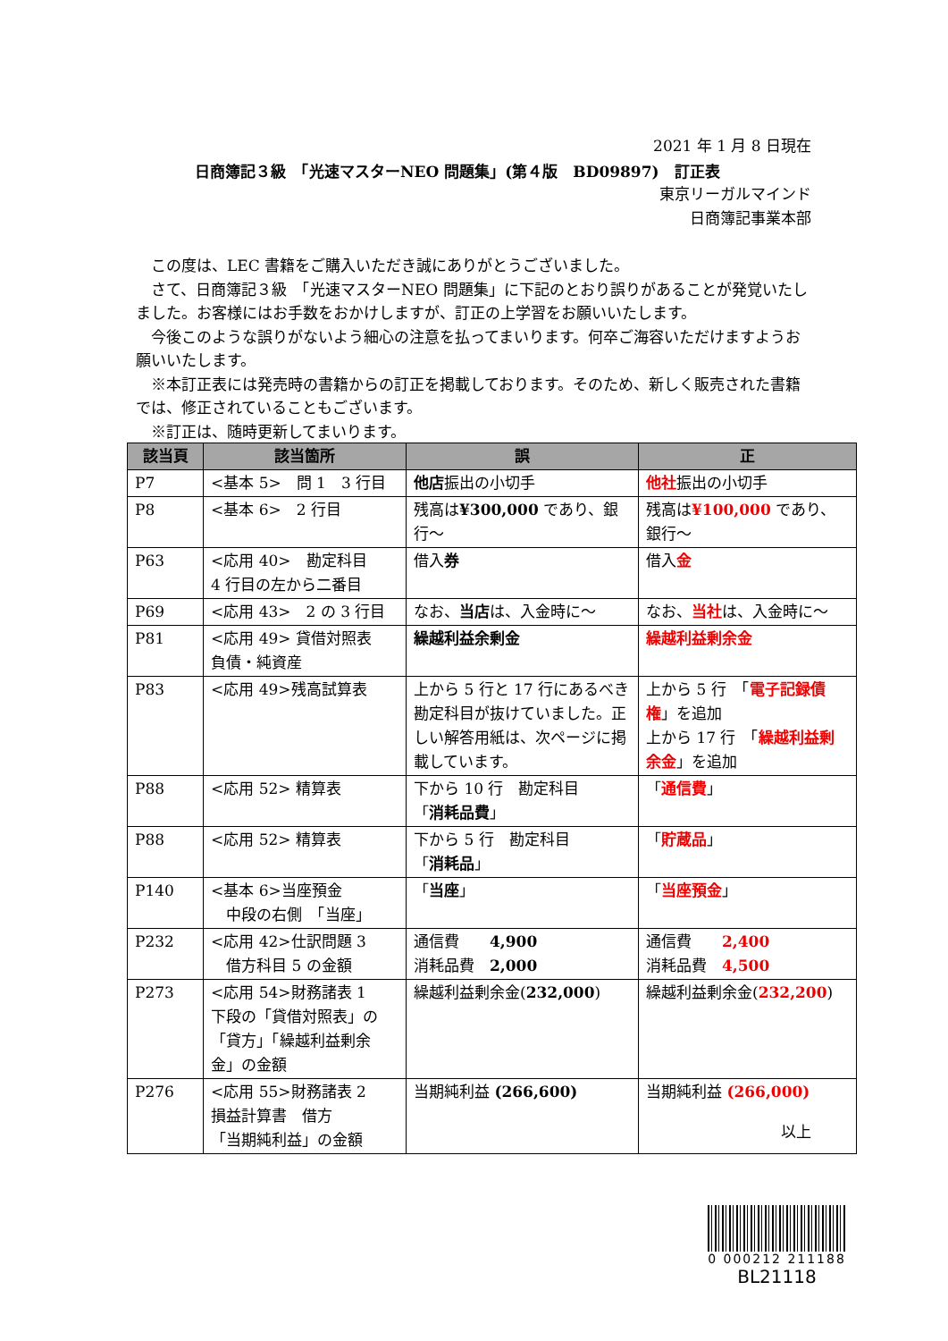2021 年 1 月 8 日現在
東京リーガルマインド
日商簿記事業本部
日商簿記３級　「光速マスターNEO 問題集」(第４版　BD09897)　訂正表
　この度は、LEC 書籍をご購入いただき誠にありがとうございました。
　さて、日商簿記３級　「光速マスターNEO 問題集」に下記のとおり誤りがあることが発覚いたしました。お客様にはお手数をおかけしますが、訂正の上学習をお願いいたします。
　今後このような誤りがないよう細心の注意を払ってまいります。何卒ご海容いただけますようお願いいたします。
　※本訂正表には発売時の書籍からの訂正を掲載しております。そのため、新しく販売された書籍では、修正されていることもございます。
　※訂正は、随時更新してまいります。
| 該当頁 | 該当箇所 | 誤 | 正 |
| --- | --- | --- | --- |
| P7 | <基本 5> 問 1 3 行目 | 他店 振出の小切手 | 他社 振出の小切手 |
| P8 | <基本 6> 2 行目 | 残高は ¥300,000 であり、銀行～ | 残高は ¥100,000 であり、銀行～ |
| P63 | <応用 40> 勘定科目 4 行目の左から二番目 | 借入 券 | 借入 金 |
| P69 | <応用 43> 2 の 3 行目 | なお、 当店 は、入金時に～ | なお、 当社 は、入金時に～ |
| P81 | <応用 49> 貸借対照表 負債・純資産 | 繰越利益余剰金 | 繰越利益剰余金 |
| P83 | <応用 49>残高試算表 | 上から 5 行と 17 行にあるべき勘定科目が抜けていました。正しい解答用紙は、次ページに掲載しています。 | 上から 5 行 「 電子記録債権 」を追加 上から 17 行 「 繰越利益剰余金 」を追加 |
| P88 | <応用 52> 精算表 | 下から 10 行 勘定科目 「 消耗品費 」 | 「 通信費 」 |
| P88 | <応用 52> 精算表 | 下から 5 行 勘定科目 「 消耗品 」 | 「 貯蔵品 」 |
| P140 | <基本 6>当座預金 中段の右側 「当座」 | 「 当座 」 | 「 当座預金 」 |
| P232 | <応用 42>仕訳問題 3 借方科目 5 の金額 | 通信費 4,900 消耗品費 2,000 | 通信費 2,400 消耗品費 4,500 |
| P273 | <応用 54>財務諸表 1 下段の「貸借対照表」の「貸方」「繰越利益剰余金」の金額 | 繰越利益剰余金( 232,000 ) | 繰越利益剰余金( 232,200 ) |
| P276 | <応用 55>財務諸表 2 損益計算書 借方 「当期純利益」の金額 | 当期純利益 (266,600) | 当期純利益 (266,000) |
以上
0 000212 211188
BL21118